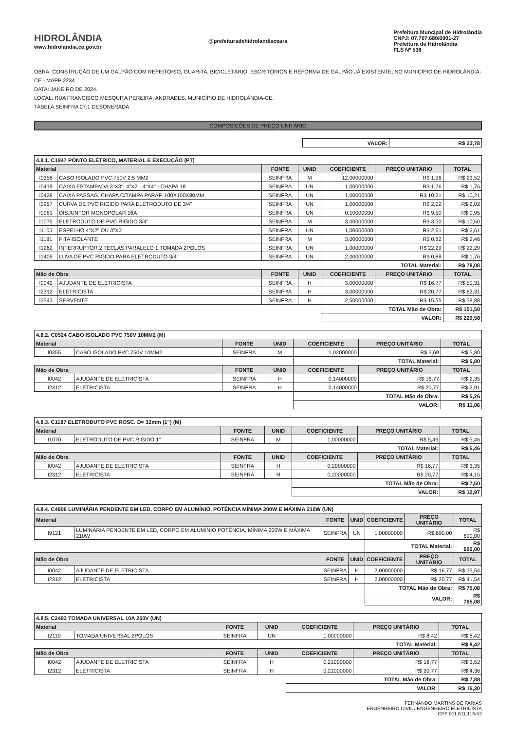HIDROLÂNDIA
www.hidrolandia.ce.gov.br
@prefeituradehidrolandiaceara
Prefeitura Muncipal de Hidrolândia
CNPJ: 07.707.680/0001-27
Prefeitura de Hidrolândia
FLS Nº 538
OBRA: CONSTRUÇÃO DE UM GALPÃO COM REFEITÓRIO, GUARITA, BICICLETÁRIO, ESCRITÓRIOS E REFORMA DE GALPÃO JÁ EXISTENTE, NO MUNICÍPIO DE HIDROLÂNDIA-CE - MAPP 2234
DATA: JANEIRO DE 2024.
LOCAL: RUA FRANCISCO MESQUITA PEREIRA, ANDRADES, MUNICÍPIO DE HIDROLÂNDIA-CE.
TABELA SEINFRA 27.1 DESONERADA
COMPOSIÇÕES DE PREÇO UNITÁRIO
| | VALOR: | R$ 23,78 |
| 4.8.1. C1947 PONTO ELÉTRICO, MATERIAL E EXECUÇÃO (PT) | | | | | | |
| Material | | FONTE | UNID | COEFICIENTE | PREÇO UNITÁRIO | TOTAL |
| I0356 | CABO ISOLADO PVC 750V 2,5 MM2 | SEINFRA | M | 12,00000000 | R$ 1,96 | R$ 23,52 |
| I0419 | CAIXA ESTAMPADA 3"X3", 4"X2", 4"X4" - CHAPA 18 | SEINFRA | UN | 1,00000000 | R$ 1,76 | R$ 1,76 |
| I0428 | CAIXA PASSAG. CHAPA C/TAMPA PARAF. 100X100X80MM | SEINFRA | UN | 1,00000000 | R$ 10,21 | R$ 10,21 |
| I0957 | CURVA DE PVC RIGIDO PARA ELETRODUTO DE 3/4" | SEINFRA | UN | 1,00000000 | R$ 2,02 | R$ 2,02 |
| I0981 | DISJUNTOR MONOPOLAR 16A | SEINFRA | UN | 0,10000000 | R$ 9,50 | R$ 0,95 |
| I1075 | ELETRODUTO DE PVC RIGIDO 3/4" | SEINFRA | M | 3,00000000 | R$ 3,50 | R$ 10,50 |
| I1105 | ESPELHO 4"X2" OU 3"X3" | SEINFRA | UN | 1,00000000 | R$ 2,61 | R$ 2,61 |
| I1181 | FITA ISOLANTE | SEINFRA | M | 3,00000000 | R$ 0,82 | R$ 2,46 |
| I1262 | INTERRUPTOR 2 TECLAS PARALELO 1 TOMADA 2POLOS | SEINFRA | UN | 1,00000000 | R$ 22,29 | R$ 22,29 |
| I1409 | LUVA DE PVC RIGIDO PARA ELETRODUTO 3/4" | SEINFRA | UN | 2,00000000 | R$ 0,88 | R$ 1,76 |
| | | | | TOTAL Material: | | R$ 78,08 |
| Mão de Obra | | FONTE | UNID | COEFICIENTE | PREÇO UNITÁRIO | TOTAL |
| I0042 | AJUDANTE DE ELETRICISTA | SEINFRA | H | 3,00000000 | R$ 16,77 | R$ 50,31 |
| I2312 | ELETRICISTA | SEINFRA | H | 3,00000000 | R$ 20,77 | R$ 62,31 |
| I2543 | SERVENTE | SEINFRA | H | 2,50000000 | R$ 15,55 | R$ 38,88 |
| | | | | TOTAL Mão de Obra: | | R$ 151,50 |
| | | | | VALOR: | | R$ 229,58 |
| 4.8.2. C0524 CABO ISOLADO PVC 750V 10MM2 (M) | | | | | | |
| Material | | FONTE | UNID | COEFICIENTE | PREÇO UNITÁRIO | TOTAL |
| I0355 | CABO ISOLADO PVC 750V 10MM2 | SEINFRA | M | 1,02000000 | R$ 5,69 | R$ 5,80 |
| | | | | TOTAL Material: | | R$ 5,80 |
| Mão de Obra | | FONTE | UNID | COEFICIENTE | PREÇO UNITÁRIO | TOTAL |
| I0042 | AJUDANTE DE ELETRICISTA | SEINFRA | H | 0,14000000 | R$ 16,77 | R$ 2,35 |
| I2312 | ELETRICISTA | SEINFRA | H | 0,14000000 | R$ 20,77 | R$ 2,91 |
| | | | | TOTAL Mão de Obra: | | R$ 5,26 |
| | | | | VALOR: | | R$ 11,06 |
| 4.8.3. C1187 ELETRODUTO PVC ROSC. D= 32mm (1") (M) | | | | | | |
| Material | | FONTE | UNID | COEFICIENTE | PREÇO UNITÁRIO | TOTAL |
| I1070 | ELETRODUTO DE PVC RIGIDO 1" | SEINFRA | M | 1,00000000 | R$ 5,46 | R$ 5,46 |
| | | | | TOTAL Material: | | R$ 5,46 |
| Mão de Obra | | FONTE | UNID | COEFICIENTE | PREÇO UNITÁRIO | TOTAL |
| I0042 | AJUDANTE DE ELETRICISTA | SEINFRA | H | 0,20000000 | R$ 16,77 | R$ 3,35 |
| I2312 | ELETRICISTA | SEINFRA | H | 0,20000000 | R$ 20,77 | R$ 4,15 |
| | | | | TOTAL Mão de Obra: | | R$ 7,50 |
| | | | | VALOR: | | R$ 12,97 |
| 4.8.4. C4806 LUMINÁRIA PENDENTE EM LED, CORPO EM ALUMÍNIO, POTÊNCIA MÍNIMA 200W E MÁXIMA 210W (UN) | | | | | | |
| Material | | FONTE | UNID | COEFICIENTE | PREÇO UNITÁRIO | TOTAL |
| I9121 | LUMINÁRIA PENDENTE EM LED, CORPO EM ALUMÍNIO POTÊNCIA, MÍNIMA 200W E MÁXIMA 210W | SEINFRA | UN | 1,00000000 | R$ 690,00 | R$ 690,00 |
| | | | | TOTAL Material: | | R$ 690,00 |
| Mão de Obra | | FONTE | UNID | COEFICIENTE | PREÇO UNITÁRIO | TOTAL |
| I0042 | AJUDANTE DE ELETRICISTA | SEINFRA | H | 2,00000000 | R$ 16,77 | R$ 33,54 |
| I2312 | ELETRICISTA | SEINFRA | H | 2,00000000 | R$ 20,77 | R$ 41,54 |
| | | | | TOTAL Mão de Obra: | | R$ 75,08 |
| | | | | VALOR: | | R$ 765,08 |
| 4.8.5. C2493 TOMADA UNIVERSAL 10A 250V (UN) | | | | | | |
| Material | | FONTE | UNID | COEFICIENTE | PREÇO UNITÁRIO | TOTAL |
| I2119 | TOMADA UNIVERSAL 2POLOS | SEINFRA | UN | 1,00000000 | R$ 8,42 | R$ 8,42 |
| | | | | TOTAL Material: | | R$ 8,42 |
| Mão de Obra | | FONTE | UNID | COEFICIENTE | PREÇO UNITÁRIO | TOTAL |
| I0042 | AJUDANTE DE ELETRICISTA | SEINFRA | H | 0,21000000 | R$ 16,77 | R$ 3,52 |
| I2312 | ELETRICISTA | SEINFRA | H | 0,21000000 | R$ 20,77 | R$ 4,36 |
| | | | | TOTAL Mão de Obra: | | R$ 7,88 |
| | | | | VALOR: | | R$ 16,30 |
FERNANDO MARTINS DE FARIAS
ENGENHEIRO CIVIL / ENGENHEIRO ELETRICISTA
CPF 011.611.113-52